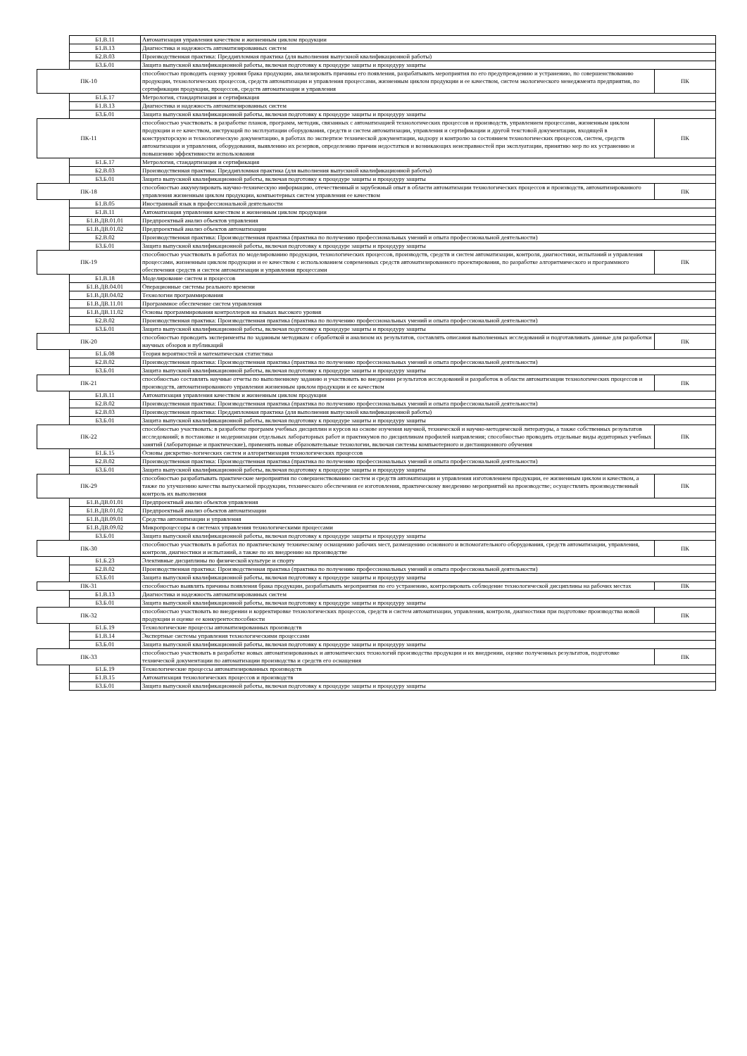| | Б1.В.11 | Автоматизация управления качеством и жизненным циклом продукции | |
| | Б1.В.13 | Диагностика и надежность автоматизированных систем | |
| | Б2.В.03 | Производственная практика: Преддипломная практика (для выполнения выпускной квалификационной работы) | |
| | Б3.Б.01 | Защита выпускной квалификационной работы, включая подготовку к процедуре защиты и процедуру защиты | |
| ПК-10 | | способностью проводить оценку уровня брака продукции, анализировать причины его появления, разрабатывать мероприятия по его предупреждению и устранению, по совершенствованию продукции, технологических процессов, средств автоматизации и управления процессами, жизненным циклом продукции и ее качеством, систем экологического менеджмента предприятия, по сертификации продукции, процессов, средств автоматизации и управления | ПК |
| | Б1.Б.17 | Метрология, стандартизация и сертификация | |
| | Б1.В.13 | Диагностика и надежность автоматизированных систем | |
| | Б3.Б.01 | Защита выпускной квалификационной работы, включая подготовку к процедуре защиты и процедуру защиты | |
| ПК-11 | | способностью участвовать: в разработке планов, программ, методик, связанных с автоматизацией технологических процессов и производств, управлением процессами, жизненным циклом продукции и ее качеством, инструкций по эксплуатации оборудования, средств и систем автоматизации, управления и сертификации и другой текстовой документации, входящей в конструкторскую и технологическую документацию, в работах по экспертизе технической документации, надзору и контролю за состоянием технологических процессов, систем, средств автоматизации и управления, оборудования, выявлению их резервов, определению причин недостатков и возникающих неисправностей при эксплуатации, принятию мер по их устранению и повышению эффективности использования | ПК |
| | Б1.Б.17 | Метрология, стандартизация и сертификация | |
| | Б2.В.03 | Производственная практика: Преддипломная практика (для выполнения выпускной квалификационной работы) | |
| | Б3.Б.01 | Защита выпускной квалификационной работы, включая подготовку к процедуре защиты и процедуру защиты | |
| ПК-18 | | способностью аккумулировать научно-техническую информацию, отечественный и зарубежный опыт в области автоматизации технологических процессов и производств, автоматизированного управления жизненным циклом продукции, компьютерных систем управления ее качеством | ПК |
| | Б1.В.05 | Иностранный язык в профессиональной деятельности | |
| | Б1.В.11 | Автоматизация управления качеством и жизненным циклом продукции | |
| | Б1.В.ДВ.01.01 | Предпроектный анализ объектов управления | |
| | Б1.В.ДВ.01.02 | Предпроектный анализ объектов автоматизации | |
| | Б2.В.02 | Производственная практика: Производственная практика (практика по получению профессиональных умений и опыта профессиональной деятельности) | |
| | Б3.Б.01 | Защита выпускной квалификационной работы, включая подготовку к процедуре защиты и процедуру защиты | |
| ПК-19 | | способностью участвовать в работах по моделированию продукции, технологических процессов, производств, средств и систем автоматизации, контроля, диагностики, испытаний и управления процессами, жизненным циклом продукции и ее качеством с использованием современных средств автоматизированного проектирования, по разработке алгоритмического и программного обеспечения средств и систем автоматизации и управления процессами | ПК |
| | Б1.В.18 | Моделирование систем и процессов | |
| | Б1.В.ДВ.04.01 | Операционные системы реального времени | |
| | Б1.В.ДВ.04.02 | Технологии программирования | |
| | Б1.В.ДВ.11.01 | Программное обеспечение систем управления | |
| | Б1.В.ДВ.11.02 | Основы программирования контроллеров на языках высокого уровня | |
| | Б2.В.02 | Производственная практика: Производственная практика (практика по получению профессиональных умений и опыта профессиональной деятельности) | |
| | Б3.Б.01 | Защита выпускной квалификационной работы, включая подготовку к процедуре защиты и процедуру защиты | |
| ПК-20 | | способностью проводить эксперименты по заданным методикам с обработкой и анализом их результатов, составлять описания выполненных исследований и подготавливать данные для разработки научных обзоров и публикаций | ПК |
| | Б1.Б.08 | Теория вероятностей и математическая статистика | |
| | Б2.В.02 | Производственная практика: Производственная практика (практика по получению профессиональных умений и опыта профессиональной деятельности) | |
| | Б3.Б.01 | Защита выпускной квалификационной работы, включая подготовку к процедуре защиты и процедуру защиты | |
| ПК-21 | | способностью составлять научные отчеты по выполненному заданию и участвовать во внедрении результатов исследований и разработок в области автоматизации технологических процессов и производств, автоматизированного управления жизненным циклом продукции и ее качеством | ПК |
| | Б1.В.11 | Автоматизация управления качеством и жизненным циклом продукции | |
| | Б2.В.02 | Производственная практика: Производственная практика (практика по получению профессиональных умений и опыта профессиональной деятельности) | |
| | Б2.В.03 | Производственная практика: Преддипломная практика (для выполнения выпускной квалификационной работы) | |
| | Б3.Б.01 | Защита выпускной квалификационной работы, включая подготовку к процедуре защиты и процедуру защиты | |
| ПК-22 | | способностью участвовать: в разработке программ учебных дисциплин и курсов на основе изучения научной, технической и научно-методической литературы, а также собственных результатов исследований; в постановке и модернизации отдельных лабораторных работ и практикумов по дисциплинам профилей направления; способностью проводить отдельные виды аудиторных учебных занятий (лабораторные и практические), применять новые образовательные технологии, включая системы компьютерного и дистанционного обучения | ПК |
| | Б1.Б.15 | Основы дискретно-логических систем и алгоритмизация технологических процессов | |
| | Б2.В.02 | Производственная практика: Производственная практика (практика по получению профессиональных умений и опыта профессиональной деятельности) | |
| | Б3.Б.01 | Защита выпускной квалификационной работы, включая подготовку к процедуре защиты и процедуру защиты | |
| ПК-29 | | способностью разрабатывать практические мероприятия по совершенствованию систем и средств автоматизации и управления изготовлением продукции, ее жизненным циклом и качеством, а также по улучшению качества выпускаемой продукции, технического обеспечения ее изготовления, практическому внедрению мероприятий на производстве; осуществлять производственный контроль их выполнения | ПК |
| | Б1.В.ДВ.01.01 | Предпроектный анализ объектов управления | |
| | Б1.В.ДВ.01.02 | Предпроектный анализ объектов автоматизации | |
| | Б1.В.ДВ.09.01 | Средства автоматизации и управления | |
| | Б1.В.ДВ.09.02 | Микропроцессоры в системах управления технологическими процессами | |
| | Б3.Б.01 | Защита выпускной квалификационной работы, включая подготовку к процедуре защиты и процедуру защиты | |
| ПК-30 | | способностью участвовать в работах по практическому техническому оснащению рабочих мест, размещению основного и вспомогательного оборудования, средств автоматизации, управления, контроля, диагностики и испытаний, а также по их внедрению на производстве | ПК |
| | Б1.Б.23 | Элективные дисциплины по физической культуре и спорту | |
| | Б2.В.02 | Производственная практика: Производственная практика (практика по получению профессиональных умений и опыта профессиональной деятельности) | |
| | Б3.Б.01 | Защита выпускной квалификационной работы, включая подготовку к процедуре защиты и процедуру защиты | |
| ПК-31 | | способностью выявлять причины появления брака продукции, разрабатывать мероприятия по его устранению, контролировать соблюдение технологической дисциплины на рабочих местах | ПК |
| | Б1.В.13 | Диагностика и надежность автоматизированных систем | |
| | Б3.Б.01 | Защита выпускной квалификационной работы, включая подготовку к процедуре защиты и процедуру защиты | |
| ПК-32 | | способностью участвовать во внедрении и корректировке технологических процессов, средств и систем автоматизации, управления, контроля, диагностики при подготовке производства новой продукции и оценке ее конкурентоспособности | ПК |
| | Б1.Б.19 | Технологические процессы автоматизированных производств | |
| | Б1.В.14 | Экспертные системы управления технологическими процессами | |
| | Б3.Б.01 | Защита выпускной квалификационной работы, включая подготовку к процедуре защиты и процедуру защиты | |
| ПК-33 | | способностью участвовать в разработке новых автоматизированных и автоматических технологий производства продукции и их внедрении, оценке полученных результатов, подготовке технической документации по автоматизации производства и средств его оснащения | ПК |
| | Б1.Б.19 | Технологические процессы автоматизированных производств | |
| | Б1.В.15 | Автоматизация технологических процессов и производств | |
| | Б3.Б.01 | Защита выпускной квалификационной работы, включая подготовку к процедуре защиты и процедуру защиты | |